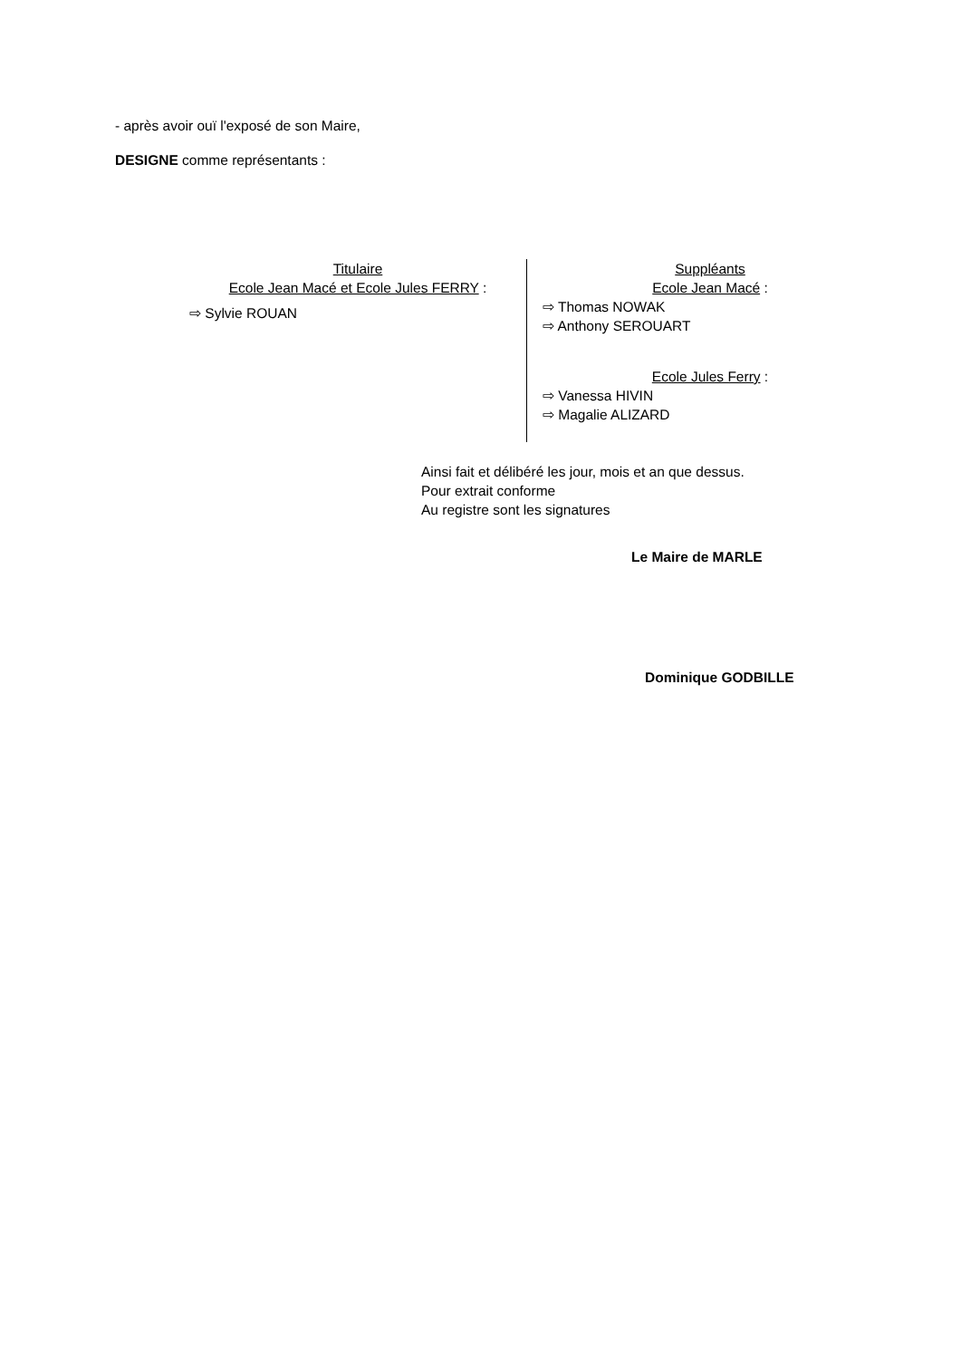- après avoir ouï l'exposé de son Maire,
DESIGNE comme représentants :
Titulaire
Ecole Jean Macé et Ecole Jules FERRY :
⇨ Sylvie ROUAN
Suppléants
Ecole Jean Macé :
⇨ Thomas NOWAK
⇨ Anthony SEROUART
Ecole Jules Ferry :
⇨ Vanessa HIVIN
⇨ Magalie ALIZARD
Ainsi fait et délibéré les jour, mois et an que dessus.
Pour extrait conforme
Au registre sont les signatures
Le Maire de MARLE
Dominique GODBILLE